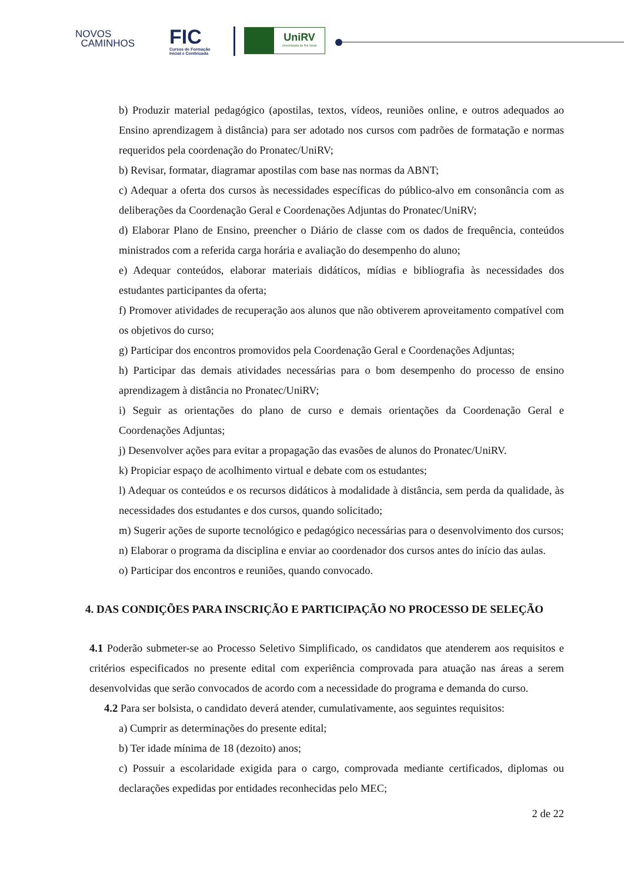NOVOS
CAMINHOS
FIC
Cursos de Formação
Inicial e Continuada
UniRV
Universidade de Rio Verde
b) Produzir material pedagógico (apostilas, textos, vídeos, reuniões online, e outros adequados ao Ensino aprendizagem à distância) para ser adotado nos cursos com padrões de formatação e normas requeridos pela coordenação do Pronatec/UniRV;
b) Revisar, formatar, diagramar apostilas com base nas normas da ABNT;
c) Adequar a oferta dos cursos às necessidades específicas do público-alvo em consonância com as deliberações da Coordenação Geral e Coordenações Adjuntas do Pronatec/UniRV;
d) Elaborar Plano de Ensino, preencher o Diário de classe com os dados de frequência, conteúdos ministrados com a referida carga horária e avaliação do desempenho do aluno;
e) Adequar conteúdos, elaborar materiais didáticos, mídias e bibliografia às necessidades dos estudantes participantes da oferta;
f) Promover atividades de recuperação aos alunos que não obtiverem aproveitamento compatível com os objetivos do curso;
g) Participar dos encontros promovidos pela Coordenação Geral e Coordenações Adjuntas;
h) Participar das demais atividades necessárias para o bom desempenho do processo de ensino aprendizagem à distância no Pronatec/UniRV;
i) Seguir as orientações do plano de curso e demais orientações da Coordenação Geral e Coordenações Adjuntas;
j) Desenvolver ações para evitar a propagação das evasões de alunos do Pronatec/UniRV.
k) Propiciar espaço de acolhimento virtual e debate com os estudantes;
l) Adequar os conteúdos e os recursos didáticos à modalidade à distância, sem perda da qualidade, às necessidades dos estudantes e dos cursos, quando solicitado;
m) Sugerir ações de suporte tecnológico e pedagógico necessárias para o desenvolvimento dos cursos;
n) Elaborar o programa da disciplina e enviar ao coordenador dos cursos antes do início das aulas.
o) Participar dos encontros e reuniões, quando convocado.
4. DAS CONDIÇÕES PARA INSCRIÇÃO E PARTICIPAÇÃO NO PROCESSO DE SELEÇÃO
4.1 Poderão submeter-se ao Processo Seletivo Simplificado, os candidatos que atenderem aos requisitos e critérios especificados no presente edital com experiência comprovada para atuação nas áreas a serem desenvolvidas que serão convocados de acordo com a necessidade do programa e demanda do curso.
4.2 Para ser bolsista, o candidato deverá atender, cumulativamente, aos seguintes requisitos:
a) Cumprir as determinações do presente edital;
b) Ter idade mínima de 18 (dezoito) anos;
c) Possuir a escolaridade exigida para o cargo, comprovada mediante certificados, diplomas ou declarações expedidas por entidades reconhecidas pelo MEC;
2 de 22